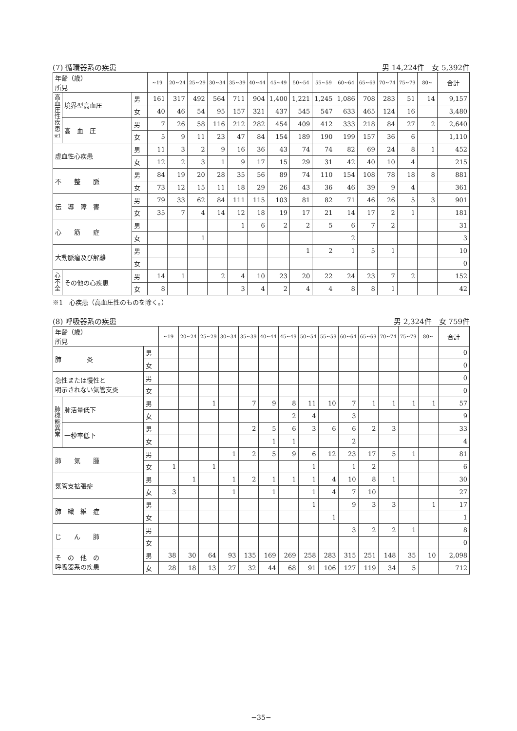(7) 循環器系の疾患 男 14,224件　女 5,392件
| 年齢（歳） 所見 | | | ~19 | 20~24 | 25~29 | 30~34 | 35~39 | 40~44 | 45~49 | 50~54 | 55~59 | 60~64 | 65~69 | 70~74 | 75~79 | 80~ | 合計 |
| --- | --- | --- | --- | --- | --- | --- | --- | --- | --- | --- | --- | --- | --- | --- | --- | --- | --- |
| 高血圧性疾患<sup>※1</sup> | 境界型高血圧 | 男 | 161 | 317 | 492 | 564 | 711 | 904 | 1,400 | 1,221 | 1,245 | 1,086 | 708 | 283 | 51 | 14 | 9,157 |
| | | 女 | 40 | 46 | 54 | 95 | 157 | 321 | 437 | 545 | 547 | 633 | 465 | 124 | 16 | | 3,480 |
| | 高 血 圧 | 男 | 7 | 26 | 58 | 116 | 212 | 282 | 454 | 409 | 412 | 333 | 218 | 84 | 27 | 2 | 2,640 |
| | | 女 | 5 | 9 | 11 | 23 | 47 | 84 | 154 | 189 | 190 | 199 | 157 | 36 | 6 | | 1,110 |
| 虚血性心疾患 | | 男 | 11 | 3 | 2 | 9 | 16 | 36 | 43 | 74 | 74 | 82 | 69 | 24 | 8 | 1 | 452 |
| | | 女 | 12 | 2 | 3 | 1 | 9 | 17 | 15 | 29 | 31 | 42 | 40 | 10 | 4 | | 215 |
| 不 整 脈 | | 男 | 84 | 19 | 20 | 28 | 35 | 56 | 89 | 74 | 110 | 154 | 108 | 78 | 18 | 8 | 881 |
| | | 女 | 73 | 12 | 15 | 11 | 18 | 29 | 26 | 43 | 36 | 46 | 39 | 9 | 4 | | 361 |
| 伝 導 障 害 | | 男 | 79 | 33 | 62 | 84 | 111 | 115 | 103 | 81 | 82 | 71 | 46 | 26 | 5 | 3 | 901 |
| | | 女 | 35 | 7 | 4 | 14 | 12 | 18 | 19 | 17 | 21 | 14 | 17 | 2 | 1 | | 181 |
| 心 筋 症 | | 男 | | | | | 1 | 6 | 2 | 2 | 5 | 6 | 7 | 2 | | | 31 |
| | | 女 | | | 1 | | | | | | | 2 | | | | | 3 |
| 大動脈瘤及び解離 | | 男 | | | | | | | | 1 | 2 | 1 | 5 | 1 | | | 10 |
| | | 女 | | | | | | | | | | | | | | | 0 |
| 心不全 | その他の心疾患 | 男 | 14 | 1 | | 2 | 4 | 10 | 23 | 20 | 22 | 24 | 23 | 7 | 2 | | 152 |
| | | 女 | 8 | | | | 3 | 4 | 2 | 4 | 4 | 8 | 8 | 1 | | | 42 |
※1　心疾患（高血圧性のものを除く。）
(8) 呼吸器系の疾患 男 2,324件　女 759件
| 年齢（歳） 所見 | | | ~19 | 20~24 | 25~29 | 30~34 | 35~39 | 40~44 | 45~49 | 50~54 | 55~59 | 60~64 | 65~69 | 70~74 | 75~79 | 80~ | 合計 |
| --- | --- | --- | --- | --- | --- | --- | --- | --- | --- | --- | --- | --- | --- | --- | --- | --- | --- |
| 肺 炎 | | 男 | | | | | | | | | | | | | | | 0 |
| | | 女 | | | | | | | | | | | | | | | 0 |
| 急性または慢性と 明示されない気管支炎 | | 男 | | | | | | | | | | | | | | | 0 |
| | | 女 | | | | | | | | | | | | | | | 0 |
| 肺機能異常 | 肺活量低下 | 男 | | | 1 | | 7 | 9 | 8 | 11 | 10 | 7 | 1 | 1 | 1 | 1 | 57 |
| | | 女 | | | | | | | 2 | 4 | | 3 | | | | | 9 |
| | 一秒率低下 | 男 | | | | | 2 | 5 | 6 | 3 | 6 | 6 | 2 | 3 | | | 33 |
| | | 女 | | | | | | 1 | 1 | | | 2 | | | | | 4 |
| 肺 気 腫 | | 男 | | | | 1 | 2 | 5 | 9 | 6 | 12 | 23 | 17 | 5 | 1 | | 81 |
| | | 女 | 1 | | 1 | | | | | 1 | | 1 | 2 | | | | 6 |
| 気管支拡張症 | | 男 | | 1 | | 1 | 2 | 1 | 1 | 1 | 4 | 10 | 8 | 1 | | | 30 |
| | | 女 | 3 | | | 1 | | 1 | | 1 | 4 | 7 | 10 | | | | 27 |
| 肺 繊 維 症 | | 男 | | | | | | | | 1 | | 9 | 3 | 3 | | 1 | 17 |
| | | 女 | | | | | | | | | 1 | | | | | | 1 |
| じ ん 肺 | | 男 | | | | | | | | | | 3 | 2 | 2 | 1 | | 8 |
| | | 女 | | | | | | | | | | | | | | | 0 |
| そ の 他 の 呼吸器系の疾患 | | 男 | 38 | 30 | 64 | 93 | 135 | 169 | 269 | 258 | 283 | 315 | 251 | 148 | 35 | 10 | 2,098 |
| | | 女 | 28 | 18 | 13 | 27 | 32 | 44 | 68 | 91 | 106 | 127 | 119 | 34 | 5 | | 712 |
−35−